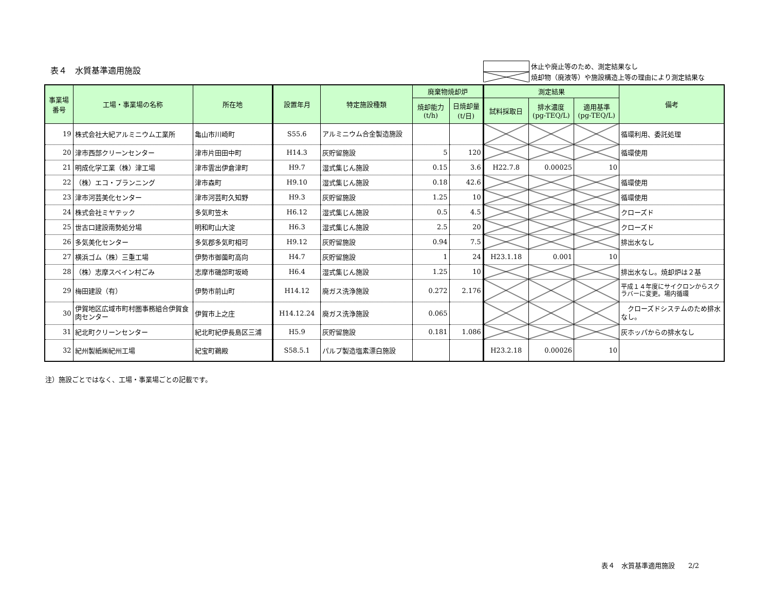表４　水質基準適用施設
休止や廃止等のため、測定結果なし
焼却物（廃液等）や施設構造上等の理由により測定結果な
| 事業場 番号 | 工場・事業場の名称 | 所在地 | 設置年月 | 特定施設種類 | 廃棄物焼却炉 | | 測定結果 | | | 備考 |
| --- | --- | --- | --- | --- | --- | --- | --- | --- | --- | --- |
| | | | | | 焼却能力 (t/h) | 日焼却量 (t/日) | 試料採取日 | 排水濃度 (pg-TEQ/L) | 適用基準 (pg-TEQ/L) | |
| 19 | 株式会社大紀アルミニウム工業所 | 亀山市川崎町 | S55.6 | アルミニウム合金製造施設 | | | | | | 循環利用、委託処理 |
| 20 | 津市西部クリーンセンター | 津市片田田中町 | H14.3 | 灰貯留施設 | 5 | 120 | | | | 循環使用 |
| 21 | 明成化学工業（株）津工場 | 津市雲出伊倉津町 | H9.7 | 湿式集じん施設 | 0.15 | 3.6 | H22.7.8 | 0.00025 | 10 | |
| 22 | （株）エコ・プランニング | 津市森町 | H9.10 | 湿式集じん施設 | 0.18 | 42.6 | | | | 循環使用 |
| 23 | 津市河芸美化センター | 津市河芸町久知野 | H9.3 | 灰貯留施設 | 1.25 | 10 | | | | 循環使用 |
| 24 | 株式会社ミヤテック | 多気町笠木 | H6.12 | 湿式集じん施設 | 0.5 | 4.5 | | | | クローズド |
| 25 | 世古口建設南勢処分場 | 明和町山大淀 | H6.3 | 湿式集じん施設 | 2.5 | 20 | | | | クローズド |
| 26 | 多気美化センター | 多気郡多気町相可 | H9.12 | 灰貯留施設 | 0.94 | 7.5 | | | | 排出水なし |
| 27 | 横浜ゴム（株）三重工場 | 伊勢市御薗町高向 | H4.7 | 灰貯留施設 | 1 | 24 | H23.1.18 | 0.001 | 10 | |
| 28 | （株）志摩スペイン村ごみ | 志摩市磯部町坂崎 | H6.4 | 湿式集じん施設 | 1.25 | 10 | | | | 排出水なし。焼却炉は２基 |
| 29 | 梅田建設（有） | 伊勢市前山町 | H14.12 | 廃ガス洗浄施設 | 0.272 | 2.176 | | | | 平成１４年度にサイクロンからスクラバーに変更。場内循環 |
| 30 | 伊賀地区広域市町村圏事務組合伊賀食肉センター | 伊賀市上之庄 | H14.12.24 | 廃ガス洗浄施設 | 0.065 | | | | | クローズドシステムのため排水なし。 |
| 31 | 紀北町クリーンセンター | 紀北町紀伊長島区三浦 | H5.9 | 灰貯留施設 | 0.181 | 1.086 | | | | 灰ホッパからの排水なし |
| 32 | 紀州製紙㈱紀州工場 | 紀宝町鵜殿 | S58.5.1 | パルプ製造塩素漂白施設 | | | H23.2.18 | 0.00026 | 10 | |
注）施設ごとではなく、工場・事業場ごとの記載です。
表４　水質基準適用施設　　2/2